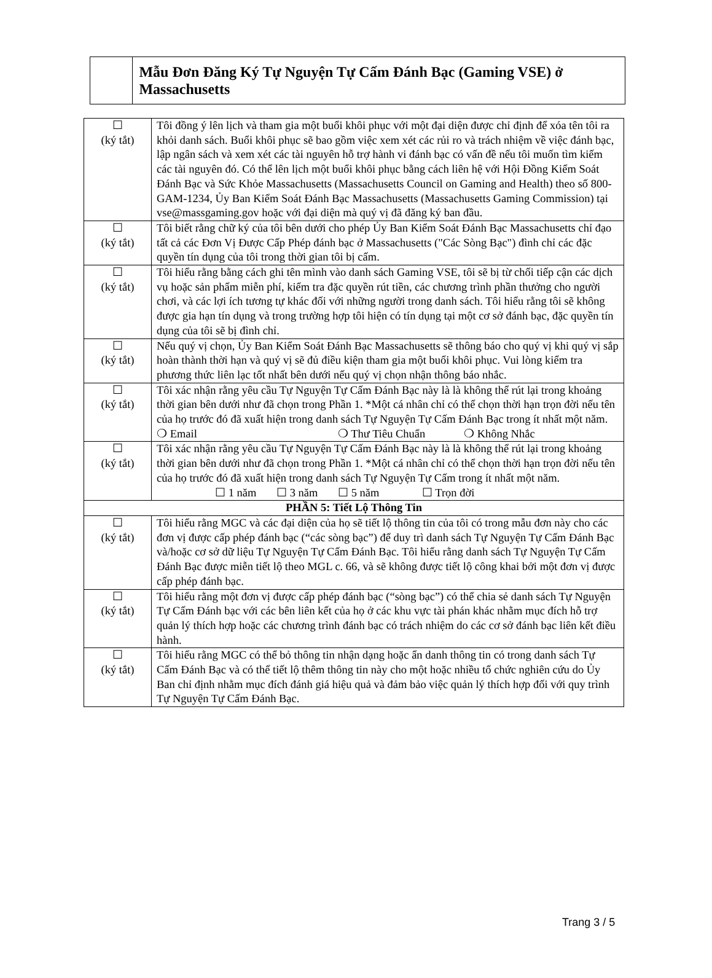Mẫu Đơn Đăng Ký Tự Nguyện Tự Cấm Đánh Bạc (Gaming VSE) ở Massachusetts
| ☐ (ký tắt) | Tôi đồng ý lên lịch và tham gia một buổi khôi phục với một đại diện được chỉ định để xóa tên tôi ra khỏi danh sách. Buổi khôi phục sẽ bao gồm việc xem xét các rủi ro và trách nhiệm về việc đánh bạc, lập ngân sách và xem xét các tài nguyên hỗ trợ hành vi đánh bạc có vấn đề nếu tôi muốn tìm kiếm các tài nguyên đó. Có thể lên lịch một buổi khôi phục bằng cách liên hệ với Hội Đồng Kiểm Soát Đánh Bạc và Sức Khỏe Massachusetts (Massachusetts Council on Gaming and Health) theo số 800- GAM-1234, Ủy Ban Kiểm Soát Đánh Bạc Massachusetts (Massachusetts Gaming Commission) tại vse@massgaming.gov hoặc với đại diện mà quý vị đã đăng ký ban đầu. |
| ☐ (ký tắt) | Tôi biết rằng chữ ký của tôi bên dưới cho phép Ủy Ban Kiểm Soát Đánh Bạc Massachusetts chỉ đạo tất cả các Đơn Vị Được Cấp Phép đánh bạc ở Massachusetts ("Các Sòng Bạc") đình chỉ các đặc quyền tín dụng của tôi trong thời gian tôi bị cấm. |
| ☐ (ký tắt) | Tôi hiểu rằng bằng cách ghi tên mình vào danh sách Gaming VSE, tôi sẽ bị từ chối tiếp cận các dịch vụ hoặc sản phẩm miễn phí, kiểm tra đặc quyền rút tiền, các chương trình phần thưởng cho người chơi, và các lợi ích tương tự khác đối với những người trong danh sách. Tôi hiểu rằng tôi sẽ không được gia hạn tín dụng và trong trường hợp tôi hiện có tín dụng tại một cơ sở đánh bạc, đặc quyền tín dụng của tôi sẽ bị đình chỉ. |
| ☐ (ký tắt) | Nếu quý vị chọn, Ủy Ban Kiểm Soát Đánh Bạc Massachusetts sẽ thông báo cho quý vị khi quý vị sắp hoàn thành thời hạn và quý vị sẽ đủ điều kiện tham gia một buổi khôi phục. Vui lòng kiểm tra phương thức liên lạc tốt nhất bên dưới nếu quý vị chọn nhận thông báo nhắc. |
| ☐ (ký tắt) | Tôi xác nhận rằng yêu cầu Tự Nguyện Tự Cấm Đánh Bạc này là là không thể rút lại trong khoảng thời gian bên dưới như đã chọn trong Phần 1. *Một cá nhân chỉ có thể chọn thời hạn trọn đời nếu tên của họ trước đó đã xuất hiện trong danh sách Tự Nguyện Tự Cấm Đánh Bạc trong ít nhất một năm. ❍ Email ❍ Thư Tiêu Chuẩn ❍ Không Nhắc |
| ☐ (ký tắt) | Tôi xác nhận rằng yêu cầu Tự Nguyện Tự Cấm Đánh Bạc này là là không thể rút lại trong khoảng thời gian bên dưới như đã chọn trong Phần 1. *Một cá nhân chỉ có thể chọn thời hạn trọn đời nếu tên của họ trước đó đã xuất hiện trong danh sách Tự Nguyện Tự Cấm trong ít nhất một năm. ☐ 1 năm ☐ 3 năm ☐ 5 năm ☐ Trọn đời |
| PHẦN 5: Tiết Lộ Thông Tin | |
| ☐ (ký tắt) | Tôi hiểu rằng MGC và các đại diện của họ sẽ tiết lộ thông tin của tôi có trong mẫu đơn này cho các đơn vị được cấp phép đánh bạc (“các sòng bạc”) để duy trì danh sách Tự Nguyện Tự Cấm Đánh Bạc và/hoặc cơ sở dữ liệu Tự Nguyện Tự Cấm Đánh Bạc. Tôi hiểu rằng danh sách Tự Nguyện Tự Cấm Đánh Bạc được miễn tiết lộ theo MGL c. 66, và sẽ không được tiết lộ công khai bởi một đơn vị được cấp phép đánh bạc. |
| ☐ (ký tắt) | Tôi hiểu rằng một đơn vị được cấp phép đánh bạc (“sòng bạc”) có thể chia sẻ danh sách Tự Nguyện Tự Cấm Đánh bạc với các bên liên kết của họ ở các khu vực tài phán khác nhằm mục đích hỗ trợ quản lý thích hợp hoặc các chương trình đánh bạc có trách nhiệm do các cơ sở đánh bạc liên kết điều hành. |
| ☐ (ký tắt) | Tôi hiểu rằng MGC có thể bỏ thông tin nhận dạng hoặc ẩn danh thông tin có trong danh sách Tự Cấm Đánh Bạc và có thể tiết lộ thêm thông tin này cho một hoặc nhiều tổ chức nghiên cứu do Ủy Ban chỉ định nhằm mục đích đánh giá hiệu quả và đảm bảo việc quản lý thích hợp đối với quy trình Tự Nguyện Tự Cấm Đánh Bạc. |
Trang 3 / 5